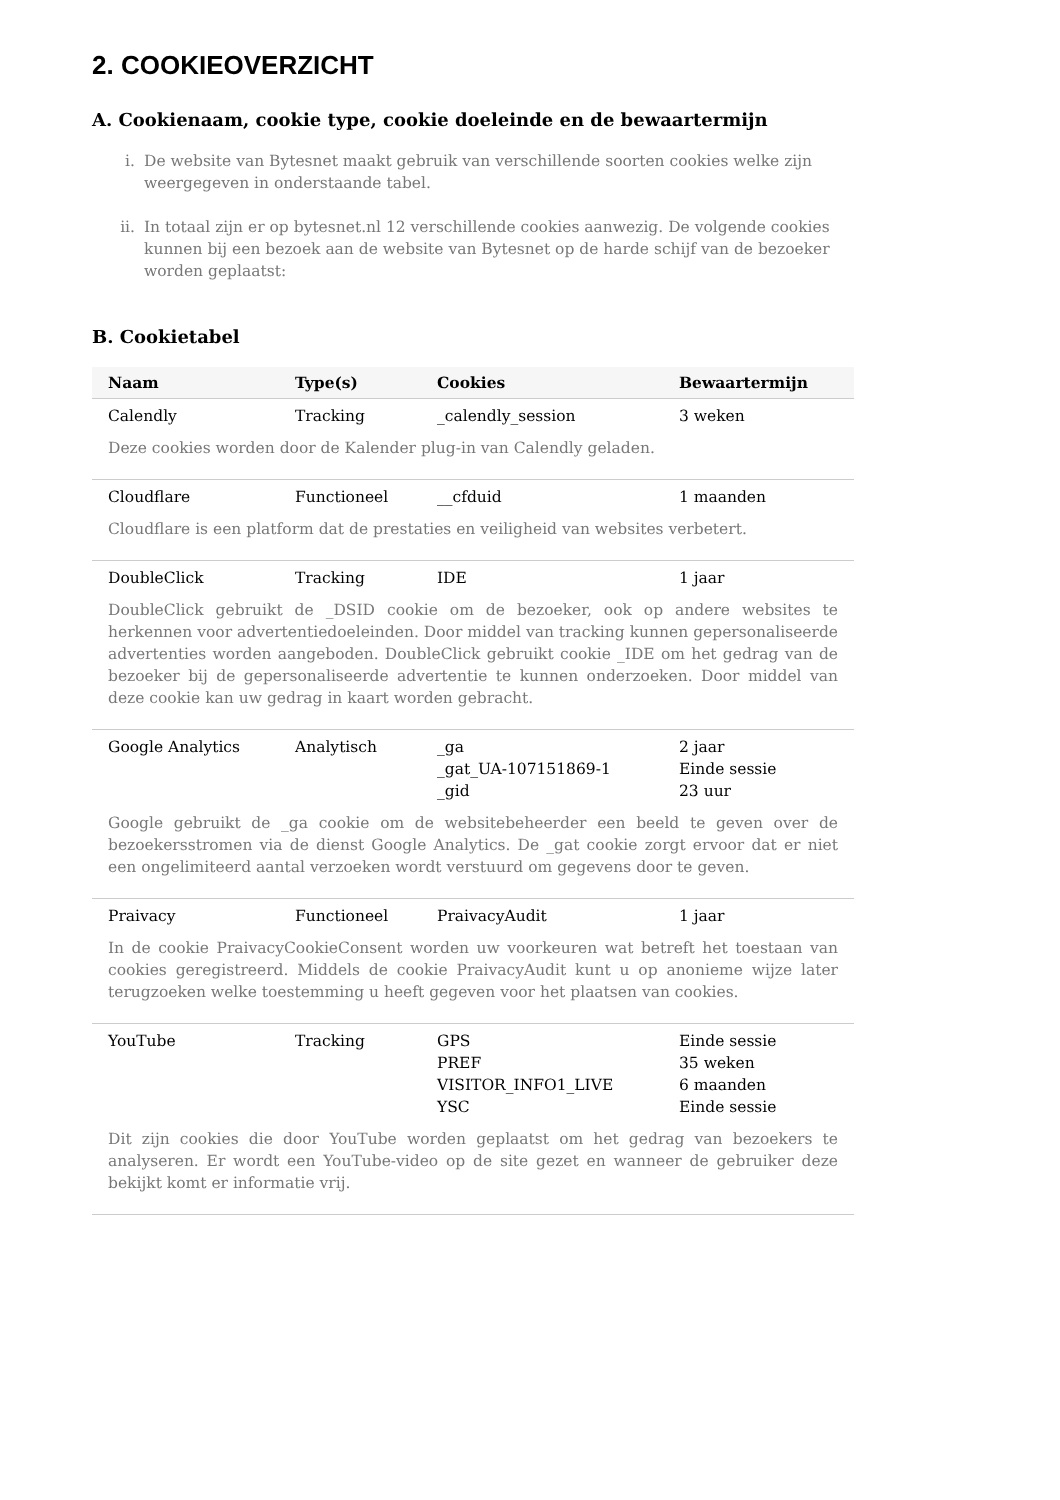2. COOKIEOVERZICHT
A. Cookienaam, cookie type, cookie doeleinde en de bewaartermijn
i. De website van Bytesnet maakt gebruik van verschillende soorten cookies welke zijn weergegeven in onderstaande tabel.
ii. In totaal zijn er op bytesnet.nl 12 verschillende cookies aanwezig. De volgende cookies kunnen bij een bezoek aan de website van Bytesnet op de harde schijf van de bezoeker worden geplaatst:
B. Cookietabel
| Naam | Type(s) | Cookies | Bewaartermijn |
| --- | --- | --- | --- |
| Calendly | Tracking | _calendly_session | 3 weken |
| Deze cookies worden door de Kalender plug-in van Calendly geladen. | | | |
| Cloudflare | Functioneel | __cfduid | 1 maanden |
| Cloudflare is een platform dat de prestaties en veiligheid van websites verbetert. | | | |
| DoubleClick | Tracking | IDE | 1 jaar |
| DoubleClick gebruikt de _DSID cookie om de bezoeker, ook op andere websites te herkennen voor advertentiedoeleinden. Door middel van tracking kunnen gepersonaliseerde advertenties worden aangeboden. DoubleClick gebruikt cookie _IDE om het gedrag van de bezoeker bij de gepersonaliseerde advertentie te kunnen onderzoeken. Door middel van deze cookie kan uw gedrag in kaart worden gebracht. | | | |
| Google Analytics | Analytisch | _ga _gat_UA-107151869-1 _gid | 2 jaar Einde sessie 23 uur |
| Google gebruikt de _ga cookie om de websitebeheerder een beeld te geven over de bezoekersstromen via de dienst Google Analytics. De _gat cookie zorgt ervoor dat er niet een ongelimiteerd aantal verzoeken wordt verstuurd om gegevens door te geven. | | | |
| Praivacy | Functioneel | PraivacyAudit | 1 jaar |
| In de cookie PraivacyCookieConsent worden uw voorkeuren wat betreft het toestaan van cookies geregistreerd. Middels de cookie PraivacyAudit kunt u op anonieme wijze later terugzoeken welke toestemming u heeft gegeven voor het plaatsen van cookies. | | | |
| YouTube | Tracking | GPS PREF VISITOR_INFO1_LIVE YSC | Einde sessie 35 weken 6 maanden Einde sessie |
| Dit zijn cookies die door YouTube worden geplaatst om het gedrag van bezoekers te analyseren. Er wordt een YouTube-video op de site gezet en wanneer de gebruiker deze bekijkt komt er informatie vrij. | | | |